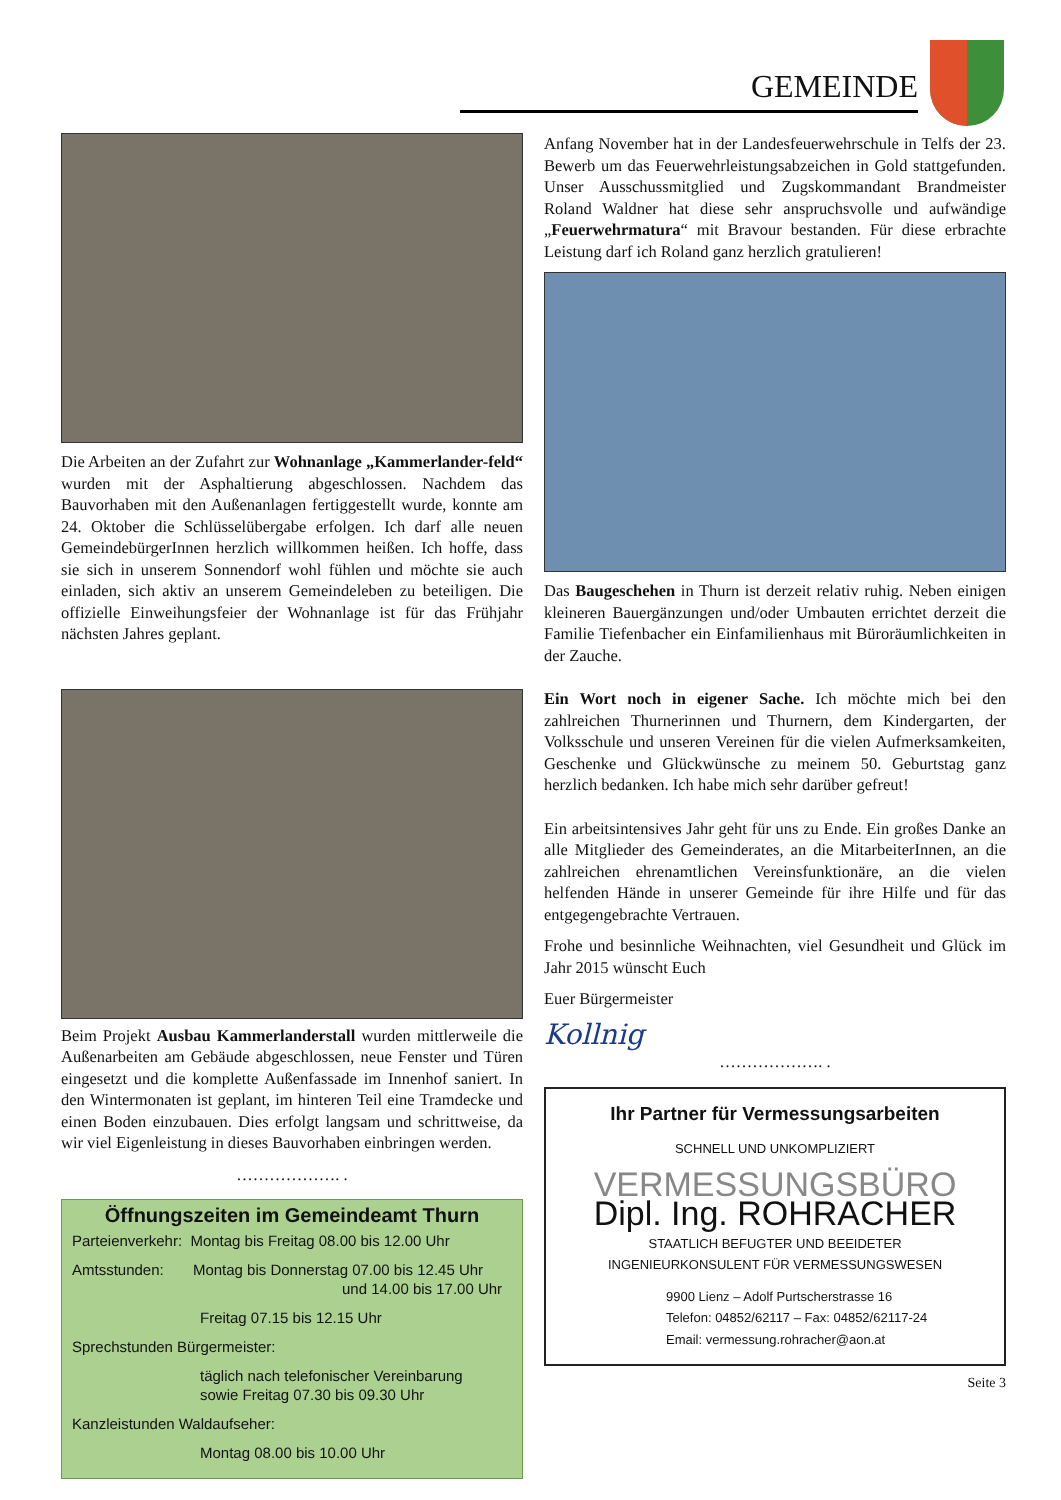GEMEINDE
Die Arbeiten an der Zufahrt zur Wohnanlage „Kammerlander-feld“ wurden mit der Asphaltierung abgeschlossen. Nachdem das Bauvorhaben mit den Außenanlagen fertiggestellt wurde, konnte am 24. Oktober die Schlüsselübergabe erfolgen. Ich darf alle neuen GemeindebürgerInnen herzlich willkommen heißen. Ich hoffe, dass sie sich in unserem Sonnendorf wohl fühlen und möchte sie auch einladen, sich aktiv an unserem Gemeindeleben zu beteiligen. Die offizielle Einweihungsfeier der Wohnanlage ist für das Frühjahr nächsten Jahres geplant.
Beim Projekt Ausbau Kammerlanderstall wurden mittlerweile die Außenarbeiten am Gebäude abgeschlossen, neue Fenster und Türen eingesetzt und die komplette Außenfassade im Innenhof saniert. In den Wintermonaten ist geplant, im hinteren Teil eine Tramdecke und einen Boden einzubauen. Dies erfolgt langsam und schrittweise, da wir viel Eigenleistung in dieses Bauvorhaben einbringen werden.
………………. .
Öffnungszeiten im Gemeindeamt Thurn
Parteienverkehr: Montag bis Freitag 08.00 bis 12.00 Uhr
Amtsstunden: Montag bis Donnerstag 07.00 bis 12.45 Uhr
und 14.00 bis 17.00 Uhr
Freitag 07.15 bis 12.15 Uhr
Sprechstunden Bürgermeister:
täglich nach telefonischer Vereinbarung
sowie Freitag 07.30 bis 09.30 Uhr
Kanzleistunden Waldaufseher:
Montag 08.00 bis 10.00 Uhr
Anfang November hat in der Landesfeuerwehrschule in Telfs der 23. Bewerb um das Feuerwehrleistungsabzeichen in Gold stattgefunden. Unser Ausschussmitglied und Zugskommandant Brandmeister Roland Waldner hat diese sehr anspruchsvolle und aufwändige „Feuerwehrmatura“ mit Bravour bestanden. Für diese erbrachte Leistung darf ich Roland ganz herzlich gratulieren!
Das Baugeschehen in Thurn ist derzeit relativ ruhig. Neben einigen kleineren Bauergänzungen und/oder Umbauten errichtet derzeit die Familie Tiefenbacher ein Einfamilienhaus mit Büroräumlichkeiten in der Zauche.
Ein Wort noch in eigener Sache. Ich möchte mich bei den zahlreichen Thurnerinnen und Thurnern, dem Kindergarten, der Volksschule und unseren Vereinen für die vielen Aufmerksamkeiten, Geschenke und Glückwünsche zu meinem 50. Geburtstag ganz herzlich bedanken. Ich habe mich sehr darüber gefreut!
Ein arbeitsintensives Jahr geht für uns zu Ende. Ein großes Danke an alle Mitglieder des Gemeinderates, an die MitarbeiterInnen, an die zahlreichen ehrenamtlichen Vereinsfunktionäre, an die vielen helfenden Hände in unserer Gemeinde für ihre Hilfe und für das entgegengebrachte Vertrauen.
Frohe und besinnliche Weihnachten, viel Gesundheit und Glück im Jahr 2015 wünscht Euch
Euer Bürgermeister
Kollnig
………………. .
Ihr Partner für Vermessungsarbeiten
SCHNELL UND UNKOMPLIZIERT
VERMESSUNGSBÜRO
Dipl. Ing. ROHRACHER
STAATLICH BEFUGTER UND BEEIDETER
INGENIEURKONSULENT FÜR VERMESSUNGSWESEN
9900 Lienz – Adolf Purtscherstrasse 16
Telefon: 04852/62117 – Fax: 04852/62117-24
Email: vermessung.rohracher@aon.at
Seite 3